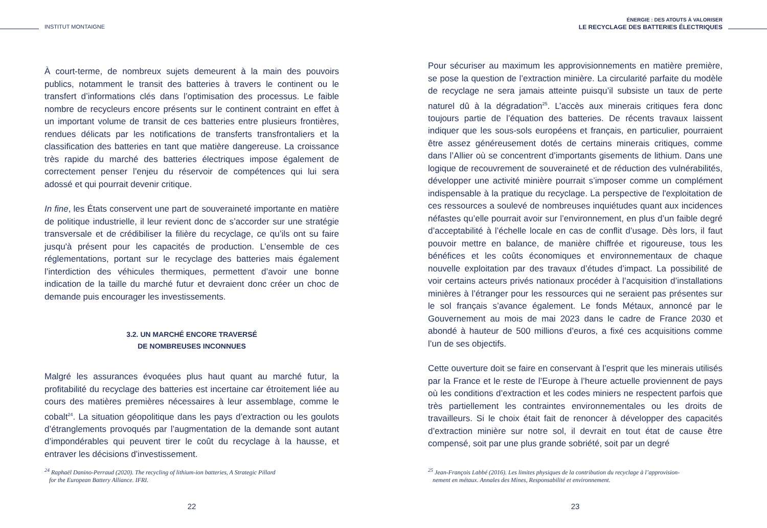INSTITUT MONTAIGNE
À court-terme, de nombreux sujets demeurent à la main des pouvoirs publics, notamment le transit des batteries à travers le continent ou le transfert d’informations clés dans l’optimisation des processus. Le faible nombre de recycleurs encore présents sur le continent contraint en effet à un important volume de transit de ces batteries entre plusieurs frontières, rendues délicats par les notifications de transferts transfrontaliers et la classification des batteries en tant que matière dangereuse. La croissance très rapide du marché des batteries électriques impose également de correctement penser l’enjeu du réservoir de compétences qui lui sera adossé et qui pourrait devenir critique.
In fine, les États conservent une part de souveraineté importante en matière de politique industrielle, il leur revient donc de s’accorder sur une stratégie transversale et de crédibiliser la filière du recyclage, ce qu’ils ont su faire jusqu'à présent pour les capacités de production. L’ensemble de ces réglementations, portant sur le recyclage des batteries mais également l’interdiction des véhicules thermiques, permettent d’avoir une bonne indication de la taille du marché futur et devraient donc créer un choc de demande puis encourager les investissements.
3.2. UN MARCHÉ ENCORE TRAVERSÉ
DE NOMBREUSES INCONNUES
Malgré les assurances évoquées plus haut quant au marché futur, la profitabilité du recyclage des batteries est incertaine car étroitement liée au cours des matières premières nécessaires à leur assemblage, comme le cobalt<sup>24</sup>. La situation géopolitique dans les pays d’extraction ou les goulots d’étranglements provoqués par l’augmentation de la demande sont autant d’impondérables qui peuvent tirer le coût du recyclage à la hausse, et entraver les décisions d’investissement.
<sup>24</sup> Raphaël Danino-Perraud (2020). The recycling of lithium-ion batteries, A Strategic Pillard
for the European Battery Alliance. IFRI.
22
ÉNERGIE : DES ATOUTS À VALORISER
LE RECYCLAGE DES BATTERIES ÉLECTRIQUES
Pour sécuriser au maximum les approvisionnements en matière première, se pose la question de l’extraction minière. La circularité parfaite du modèle de recyclage ne sera jamais atteinte puisqu’il subsiste un taux de perte naturel dû à la dégradation<sup>25</sup>. L’accès aux minerais critiques fera donc toujours partie de l’équation des batteries. De récents travaux laissent indiquer que les sous-sols européens et français, en particulier, pourraient être assez généreusement dotés de certains minerais critiques, comme dans l’Allier où se concentrent d’importants gisements de lithium. Dans une logique de recouvrement de souveraineté et de réduction des vulnérabilités, développer une activité minière pourrait s’imposer comme un complément indispensable à la pratique du recyclage. La perspective de l'exploitation de ces ressources a soulevé de nombreuses inquiétudes quant aux incidences néfastes qu’elle pourrait avoir sur l’environnement, en plus d’un faible degré d’acceptabilité à l’échelle locale en cas de conflit d’usage. Dès lors, il faut pouvoir mettre en balance, de manière chiffrée et rigoureuse, tous les bénéfices et les coûts économiques et environnementaux de chaque nouvelle exploitation par des travaux d’études d’impact. La possibilité de voir certains acteurs privés nationaux procéder à l’acquisition d’installations minières à l’étranger pour les ressources qui ne seraient pas présentes sur le sol français s’avance également. Le fonds Métaux, annoncé par le Gouvernement au mois de mai 2023 dans le cadre de France 2030 et abondé à hauteur de 500 millions d’euros, a fixé ces acquisitions comme l’un de ses objectifs.
Cette ouverture doit se faire en conservant à l’esprit que les minerais utilisés par la France et le reste de l’Europe à l’heure actuelle proviennent de pays où les conditions d’extraction et les codes miniers ne respectent parfois que très partiellement les contraintes environnementales ou les droits de travailleurs. Si le choix était fait de renoncer à développer des capacités d’extraction minière sur notre sol, il devrait en tout état de cause être compensé, soit par une plus grande sobriété, soit par un degré
<sup>25</sup> Jean-François Labbé (2016). Les limites physiques de la contribution du recyclage à l’approvision-
nement en métaux. Annales des Mines, Responsabilité et environnement.
23